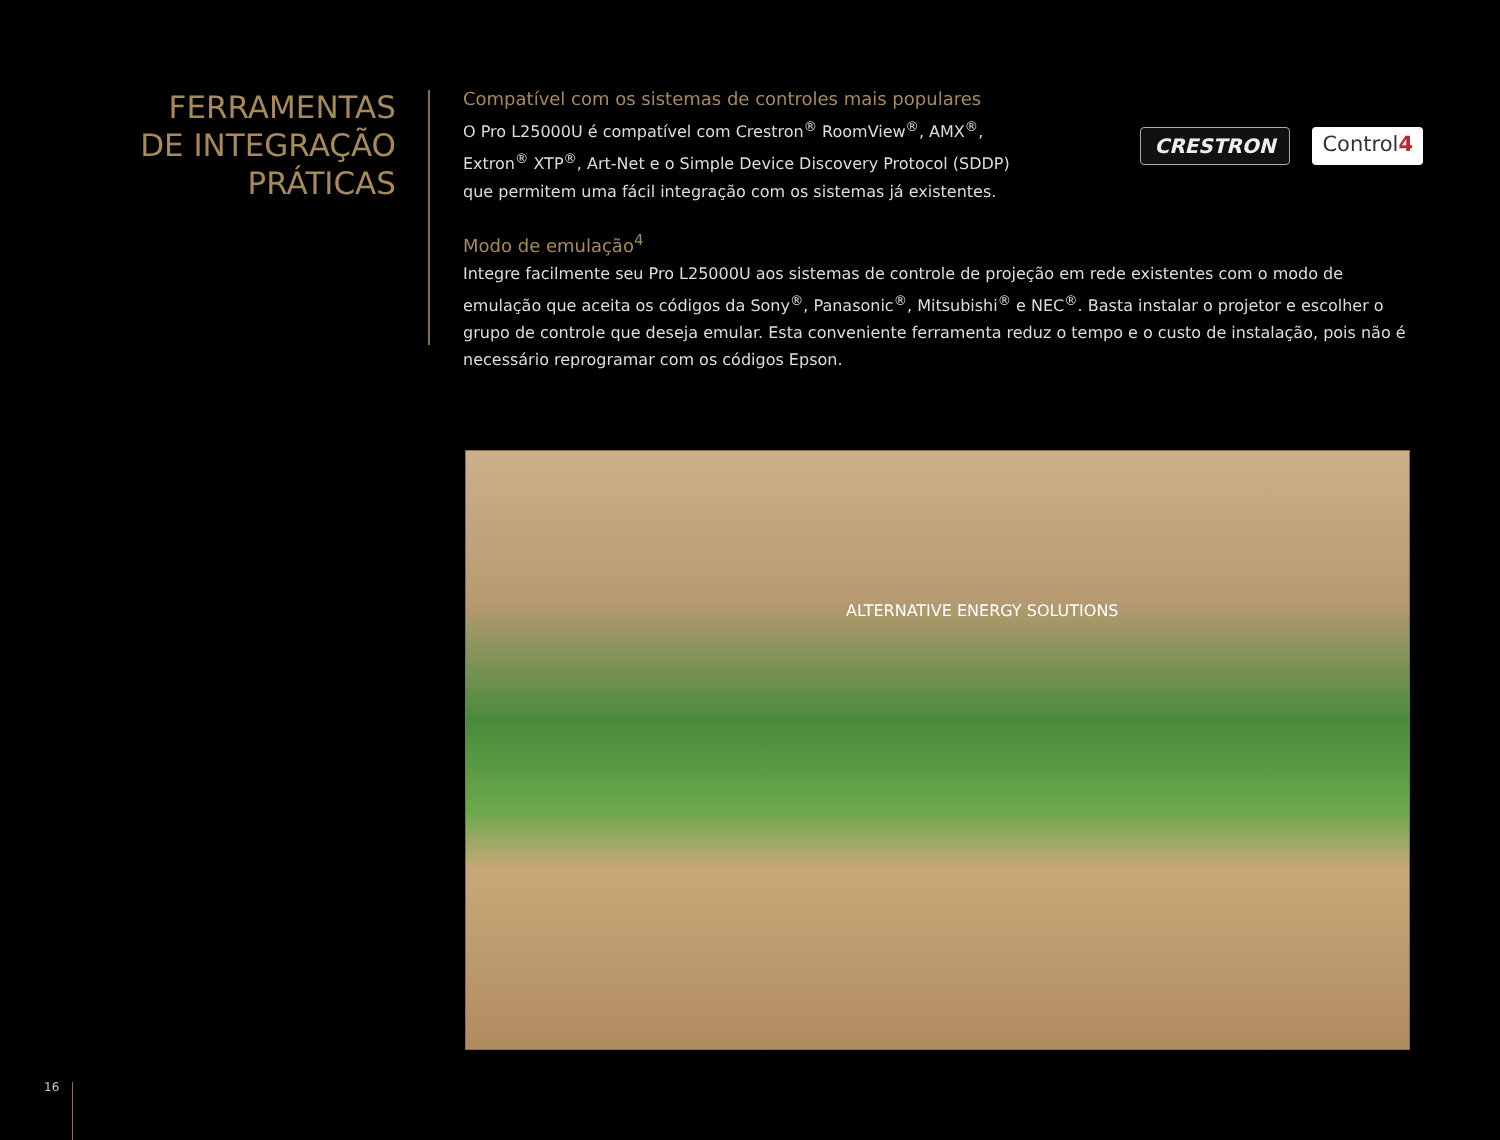FERRAMENTAS
DE INTEGRAÇÃO
PRÁTICAS
Compatível com os sistemas de controles mais populares
O Pro L25000U é compatível com Crestron<sup>®</sup> RoomView<sup>®</sup>, AMX<sup>®</sup>, Extron<sup>®</sup> XTP<sup>®</sup>, Art-Net e o Simple Device Discovery Protocol (SDDP) que permitem uma fácil integração com os sistemas já existentes.
CRESTRON Control4
Modo de emulação<sup>4</sup>
Integre facilmente seu Pro L25000U aos sistemas de controle de projeção em rede existentes com o modo de emulação que aceita os códigos da Sony<sup>®</sup>, Panasonic<sup>®</sup>, Mitsubishi<sup>®</sup> e NEC<sup>®</sup>. Basta instalar o projetor e escolher o grupo de controle que deseja emular. Esta conveniente ferramenta reduz o tempo e o custo de instalação, pois não é necessário reprogramar com os códigos Epson.
ALTERNATIVE ENERGY SOLUTIONS
16